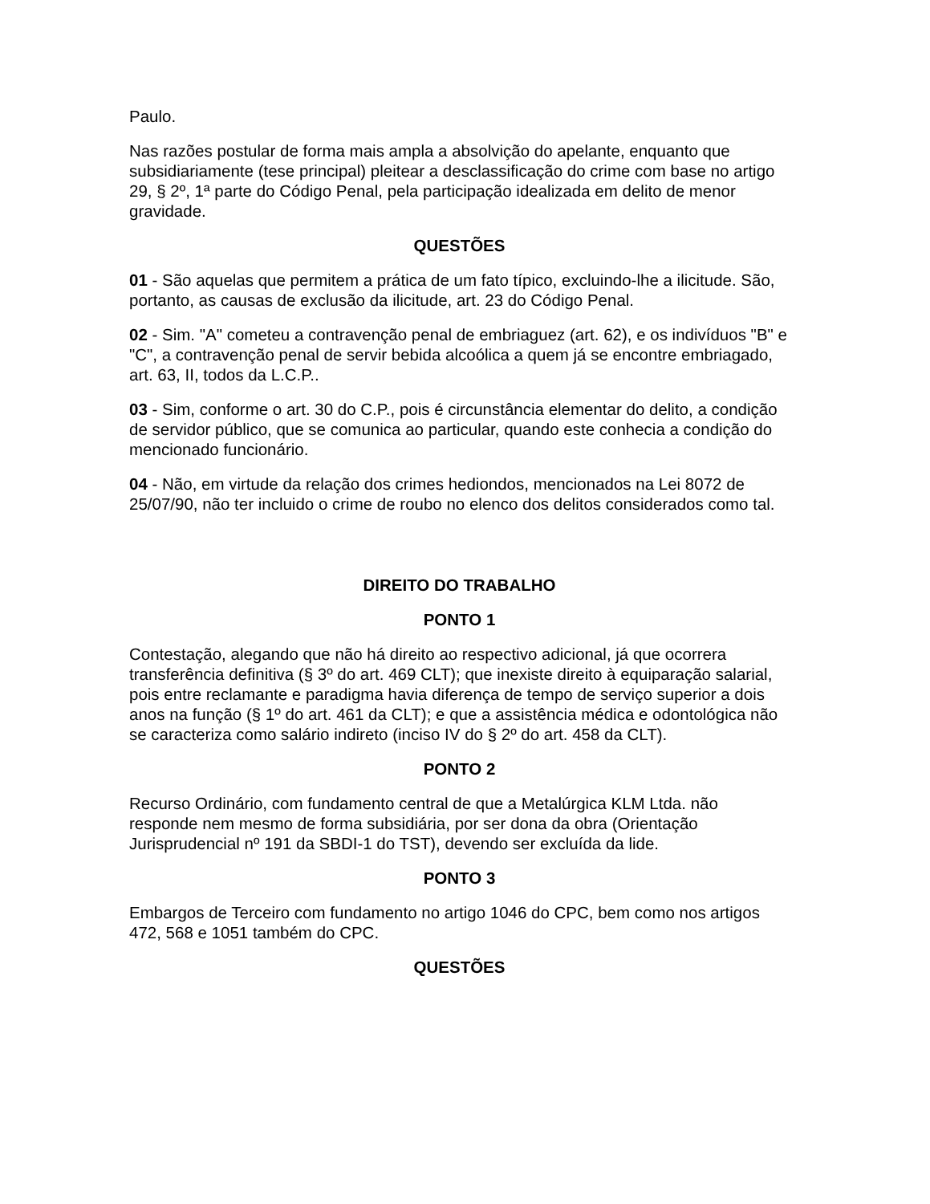Paulo.
Nas razões postular de forma mais ampla a absolvição do apelante, enquanto que subsidiariamente (tese principal) pleitear a desclassificação do crime com base no artigo 29, § 2º, 1ª parte do Código Penal, pela participação idealizada em delito de menor gravidade.
QUESTÕES
01 - São aquelas que permitem a prática de um fato típico, excluindo-lhe a ilicitude. São, portanto, as causas de exclusão da ilicitude, art. 23 do Código Penal.
02 - Sim. "A" cometeu a contravenção penal de embriaguez (art. 62), e os indivíduos "B" e "C", a contravenção penal de servir bebida alcoólica a quem já se encontre embriagado, art. 63, II, todos da L.C.P..
03 - Sim, conforme o art. 30 do C.P., pois é circunstância elementar do delito, a condição de servidor público, que se comunica ao particular, quando este conhecia a condição do mencionado funcionário.
04 - Não, em virtude da relação dos crimes hediondos, mencionados na Lei 8072 de 25/07/90, não ter incluido o crime de roubo no elenco dos delitos considerados como tal.
DIREITO DO TRABALHO
PONTO 1
Contestação, alegando que não há direito ao respectivo adicional, já que ocorrera transferência definitiva (§ 3º do art. 469 CLT); que inexiste direito à equiparação salarial, pois entre reclamante e paradigma havia diferença de tempo de serviço superior a dois anos na função (§ 1º do art. 461 da CLT); e que a assistência médica e odontológica não se caracteriza como salário indireto (inciso IV do § 2º do art. 458 da CLT).
PONTO 2
Recurso Ordinário, com fundamento central de que a Metalúrgica KLM Ltda. não responde nem mesmo de forma subsidiária, por ser dona da obra (Orientação Jurisprudencial nº 191 da SBDI-1 do TST), devendo ser excluída da lide.
PONTO 3
Embargos de Terceiro com fundamento no artigo 1046 do CPC, bem como nos artigos 472, 568 e 1051 também do CPC.
QUESTÕES